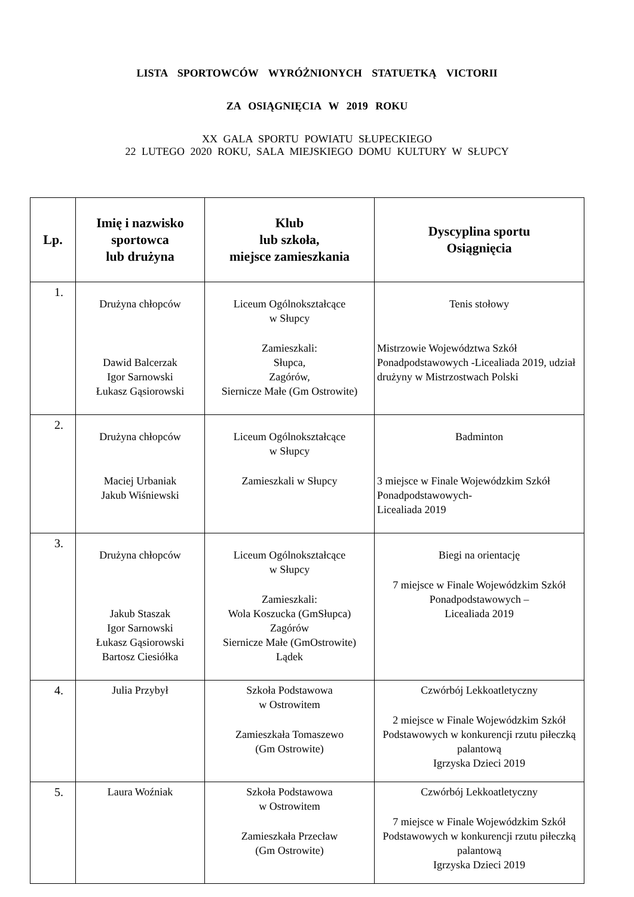LISTA SPORTOWCÓW WYRÓŻNIONYCH STATUETKĄ VICTORII
ZA OSIĄGNIĘCIA W 2019 ROKU
XX GALA SPORTU POWIATU SŁUPECKIEGO
22 LUTEGO 2020 ROKU, SALA MIEJSKIEGO DOMU KULTURY W SŁUPCY
| Lp. | Imię i nazwisko sportowca lub drużyna | Klub lub szkoła, miejsce zamieszkania | Dyscyplina sportu Osiągnięcia |
| --- | --- | --- | --- |
| 1. | Drużyna chłopców Dawid Balcerzak Igor Sarnowski Łukasz Gąsiorowski | Liceum Ogólnokształcące w Słupcy Zamieszkali: Słupca, Zagórów, Siernicze Małe (Gm Ostrowite) | Tenis stołowy Mistrzowie Województwa Szkół Ponadpodstawowych -Licealiada 2019, udział drużyny w Mistrzostwach Polski |
| 2. | Drużyna chłopców Maciej Urbaniak Jakub Wiśniewski | Liceum Ogólnokształcące w Słupcy Zamieszkali w Słupcy | Badminton 3 miejsce w Finale Wojewódzkim Szkół Ponadpodstawowych- Licealiada 2019 |
| 3. | Drużyna chłopców Jakub Staszak Igor Sarnowski Łukasz Gąsiorowski Bartosz Ciesiółka | Liceum Ogólnokształcące w Słupcy Zamieszkali: Wola Koszucka (GmSłupca) Zagórów Siernicze Małe (GmOstrowite) Lądek | Biegi na orientację 7 miejsce w Finale Wojewódzkim Szkół Ponadpodstawowych – Licealiada 2019 |
| 4. | Julia Przybył | Szkoła Podstawowa w Ostrowitem Zamieszkała Tomaszewo (Gm Ostrowite) | Czwórbój Lekkoatletyczny 2 miejsce w Finale Wojewódzkim Szkół Podstawowych w konkurencji rzutu piłeczką palantową Igrzyska Dzieci 2019 |
| 5. | Laura Woźniak | Szkoła Podstawowa w Ostrowitem Zamieszkała Przecław (Gm Ostrowite) | Czwórbój Lekkoatletyczny 7 miejsce w Finale Wojewódzkim Szkół Podstawowych w konkurencji rzutu piłeczką palantową Igrzyska Dzieci 2019 |